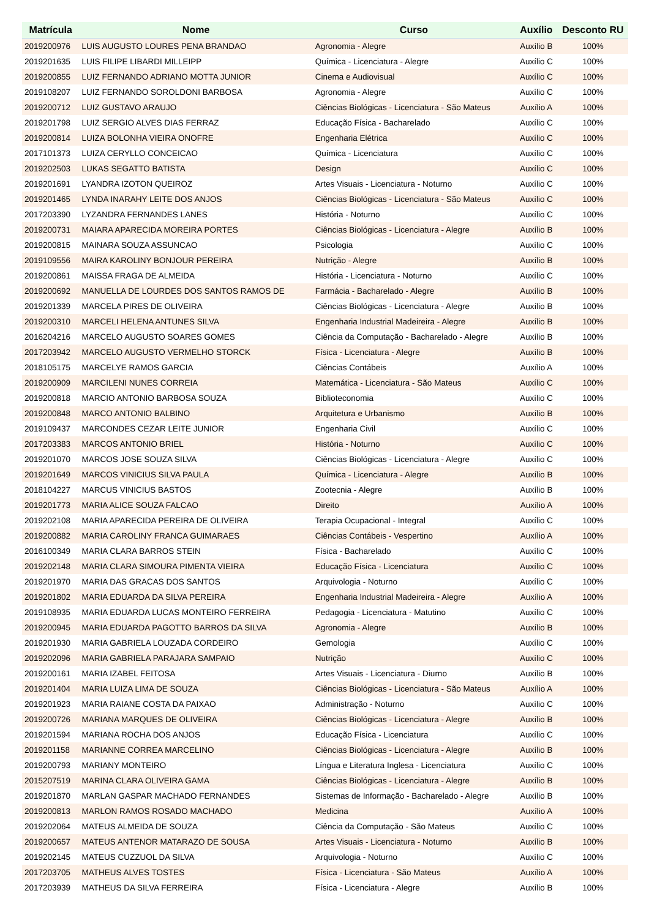| Matrícula | Nome | Curso | Auxílio | Desconto RU |
| --- | --- | --- | --- | --- |
| 2019200976 | LUIS AUGUSTO LOURES PENA BRANDAO | Agronomia - Alegre | Auxílio B | 100% |
| 2019201635 | LUIS FILIPE LIBARDI MILLEIPP | Química - Licenciatura - Alegre | Auxílio C | 100% |
| 2019200855 | LUIZ FERNANDO ADRIANO MOTTA JUNIOR | Cinema e Audiovisual | Auxílio C | 100% |
| 2019108207 | LUIZ FERNANDO SOROLDONI BARBOSA | Agronomia - Alegre | Auxílio C | 100% |
| 2019200712 | LUIZ GUSTAVO ARAUJO | Ciências Biológicas - Licenciatura - São Mateus | Auxílio A | 100% |
| 2019201798 | LUIZ SERGIO ALVES DIAS FERRAZ | Educação Física - Bacharelado | Auxílio C | 100% |
| 2019200814 | LUIZA BOLONHA VIEIRA ONOFRE | Engenharia Elétrica | Auxílio C | 100% |
| 2017101373 | LUIZA CERYLLO CONCEICAO | Química - Licenciatura | Auxílio C | 100% |
| 2019202503 | LUKAS SEGATTO BATISTA | Design | Auxílio C | 100% |
| 2019201691 | LYANDRA IZOTON QUEIROZ | Artes Visuais - Licenciatura - Noturno | Auxílio C | 100% |
| 2019201465 | LYNDA INARAHY LEITE DOS ANJOS | Ciências Biológicas - Licenciatura - São Mateus | Auxílio C | 100% |
| 2017203390 | LYZANDRA FERNANDES LANES | História - Noturno | Auxílio C | 100% |
| 2019200731 | MAIARA APARECIDA MOREIRA PORTES | Ciências Biológicas - Licenciatura - Alegre | Auxílio B | 100% |
| 2019200815 | MAINARA SOUZA ASSUNCAO | Psicologia | Auxílio C | 100% |
| 2019109556 | MAIRA KAROLINY BONJOUR PEREIRA | Nutrição - Alegre | Auxílio B | 100% |
| 2019200861 | MAISSA FRAGA DE ALMEIDA | História - Licenciatura - Noturno | Auxílio C | 100% |
| 2019200692 | MANUELLA DE LOURDES DOS SANTOS RAMOS DE | Farmácia - Bacharelado - Alegre | Auxílio B | 100% |
| 2019201339 | MARCELA PIRES DE OLIVEIRA | Ciências Biológicas - Licenciatura - Alegre | Auxílio B | 100% |
| 2019200310 | MARCELI HELENA ANTUNES SILVA | Engenharia Industrial Madeireira - Alegre | Auxílio B | 100% |
| 2016204216 | MARCELO AUGUSTO SOARES GOMES | Ciência da Computação - Bacharelado - Alegre | Auxílio B | 100% |
| 2017203942 | MARCELO AUGUSTO VERMELHO STORCK | Física - Licenciatura - Alegre | Auxílio B | 100% |
| 2018105175 | MARCELYE RAMOS GARCIA | Ciências Contábeis | Auxílio A | 100% |
| 2019200909 | MARCILENI NUNES CORREIA | Matemática - Licenciatura - São Mateus | Auxílio C | 100% |
| 2019200818 | MARCIO ANTONIO BARBOSA SOUZA | Biblioteconomia | Auxílio C | 100% |
| 2019200848 | MARCO ANTONIO BALBINO | Arquitetura e Urbanismo | Auxílio B | 100% |
| 2019109437 | MARCONDES CEZAR LEITE JUNIOR | Engenharia Civil | Auxílio C | 100% |
| 2017203383 | MARCOS ANTONIO BRIEL | História - Noturno | Auxílio C | 100% |
| 2019201070 | MARCOS JOSE SOUZA SILVA | Ciências Biológicas - Licenciatura - Alegre | Auxílio C | 100% |
| 2019201649 | MARCOS VINICIUS SILVA PAULA | Química - Licenciatura - Alegre | Auxílio B | 100% |
| 2018104227 | MARCUS VINICIUS BASTOS | Zootecnia - Alegre | Auxílio B | 100% |
| 2019201773 | MARIA ALICE SOUZA FALCAO | Direito | Auxílio A | 100% |
| 2019202108 | MARIA APARECIDA PEREIRA DE OLIVEIRA | Terapia Ocupacional - Integral | Auxílio C | 100% |
| 2019200882 | MARIA CAROLINY FRANCA GUIMARAES | Ciências Contábeis - Vespertino | Auxílio A | 100% |
| 2016100349 | MARIA CLARA BARROS STEIN | Física - Bacharelado | Auxílio C | 100% |
| 2019202148 | MARIA CLARA SIMOURA PIMENTA VIEIRA | Educação Física - Licenciatura | Auxílio C | 100% |
| 2019201970 | MARIA DAS GRACAS DOS SANTOS | Arquivologia - Noturno | Auxílio C | 100% |
| 2019201802 | MARIA EDUARDA DA SILVA PEREIRA | Engenharia Industrial Madeireira - Alegre | Auxílio A | 100% |
| 2019108935 | MARIA EDUARDA LUCAS MONTEIRO FERREIRA | Pedagogia - Licenciatura - Matutino | Auxílio C | 100% |
| 2019200945 | MARIA EDUARDA PAGOTTO BARROS DA SILVA | Agronomia - Alegre | Auxílio B | 100% |
| 2019201930 | MARIA GABRIELA LOUZADA CORDEIRO | Gemologia | Auxílio C | 100% |
| 2019202096 | MARIA GABRIELA PARAJARA SAMPAIO | Nutrição | Auxílio C | 100% |
| 2019200161 | MARIA IZABEL FEITOSA | Artes Visuais - Licenciatura - Diurno | Auxílio B | 100% |
| 2019201404 | MARIA LUIZA LIMA DE SOUZA | Ciências Biológicas - Licenciatura - São Mateus | Auxílio A | 100% |
| 2019201923 | MARIA RAIANE COSTA DA PAIXAO | Administração - Noturno | Auxílio C | 100% |
| 2019200726 | MARIANA MARQUES DE OLIVEIRA | Ciências Biológicas - Licenciatura - Alegre | Auxílio B | 100% |
| 2019201594 | MARIANA ROCHA DOS ANJOS | Educação Física - Licenciatura | Auxílio C | 100% |
| 2019201158 | MARIANNE CORREA MARCELINO | Ciências Biológicas - Licenciatura - Alegre | Auxílio B | 100% |
| 2019200793 | MARIANY MONTEIRO | Língua e Literatura Inglesa - Licenciatura | Auxílio C | 100% |
| 2015207519 | MARINA CLARA OLIVEIRA GAMA | Ciências Biológicas - Licenciatura - Alegre | Auxílio B | 100% |
| 2019201870 | MARLAN GASPAR MACHADO FERNANDES | Sistemas de Informação - Bacharelado - Alegre | Auxílio B | 100% |
| 2019200813 | MARLON RAMOS ROSADO MACHADO | Medicina | Auxílio A | 100% |
| 2019202064 | MATEUS ALMEIDA DE SOUZA | Ciência da Computação - São Mateus | Auxílio C | 100% |
| 2019200657 | MATEUS ANTENOR MATARAZO DE SOUSA | Artes Visuais - Licenciatura - Noturno | Auxílio B | 100% |
| 2019202145 | MATEUS CUZZUOL DA SILVA | Arquivologia - Noturno | Auxílio C | 100% |
| 2017203705 | MATHEUS ALVES TOSTES | Física - Licenciatura - São Mateus | Auxílio A | 100% |
| 2017203939 | MATHEUS DA SILVA FERREIRA | Física - Licenciatura - Alegre | Auxílio B | 100% |